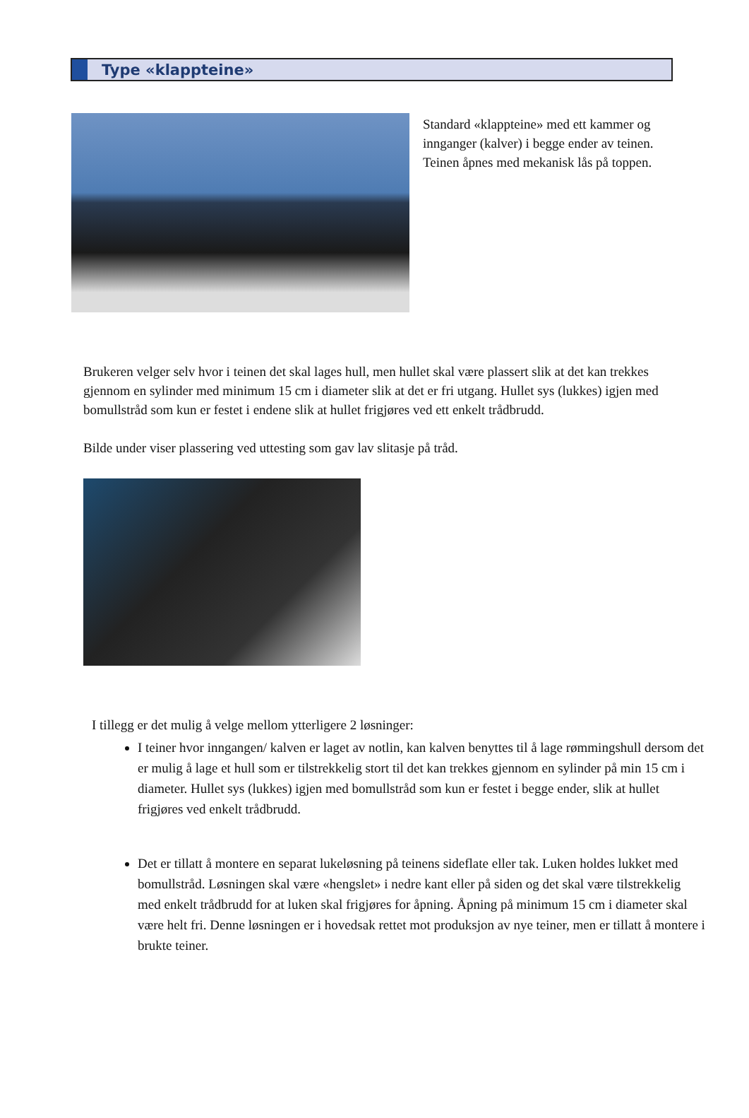Type «klappteine»
Standard «klappteine» med ett kammer og innganger (kalver) i begge ender av teinen. Teinen åpnes med mekanisk lås på toppen.
Brukeren velger selv hvor i teinen det skal lages hull, men hullet skal være plassert slik at det kan trekkes gjennom en sylinder med minimum 15 cm i diameter slik at det er fri utgang. Hullet sys (lukkes) igjen med bomullstråd som kun er festet i endene slik at hullet frigjøres ved ett enkelt trådbrudd.
Bilde under viser plassering ved uttesting som gav lav slitasje på tråd.
I tillegg er det mulig å velge mellom ytterligere 2 løsninger:
I teiner hvor inngangen/ kalven er laget av notlin, kan kalven benyttes til å lage rømmingshull dersom det er mulig å lage et hull som er tilstrekkelig stort til det kan trekkes gjennom en sylinder på min 15 cm i diameter. Hullet sys (lukkes) igjen med bomullstråd som kun er festet i begge ender, slik at hullet frigjøres ved enkelt trådbrudd.
Det er tillatt å montere en separat lukeløsning på teinens sideflate eller tak. Luken holdes lukket med bomullstråd. Løsningen skal være «hengslet» i nedre kant eller på siden og det skal være tilstrekkelig med enkelt trådbrudd for at luken skal frigjøres for åpning. Åpning på minimum 15 cm i diameter skal være helt fri. Denne løsningen er i hovedsak rettet mot produksjon av nye teiner, men er tillatt å montere i brukte teiner.